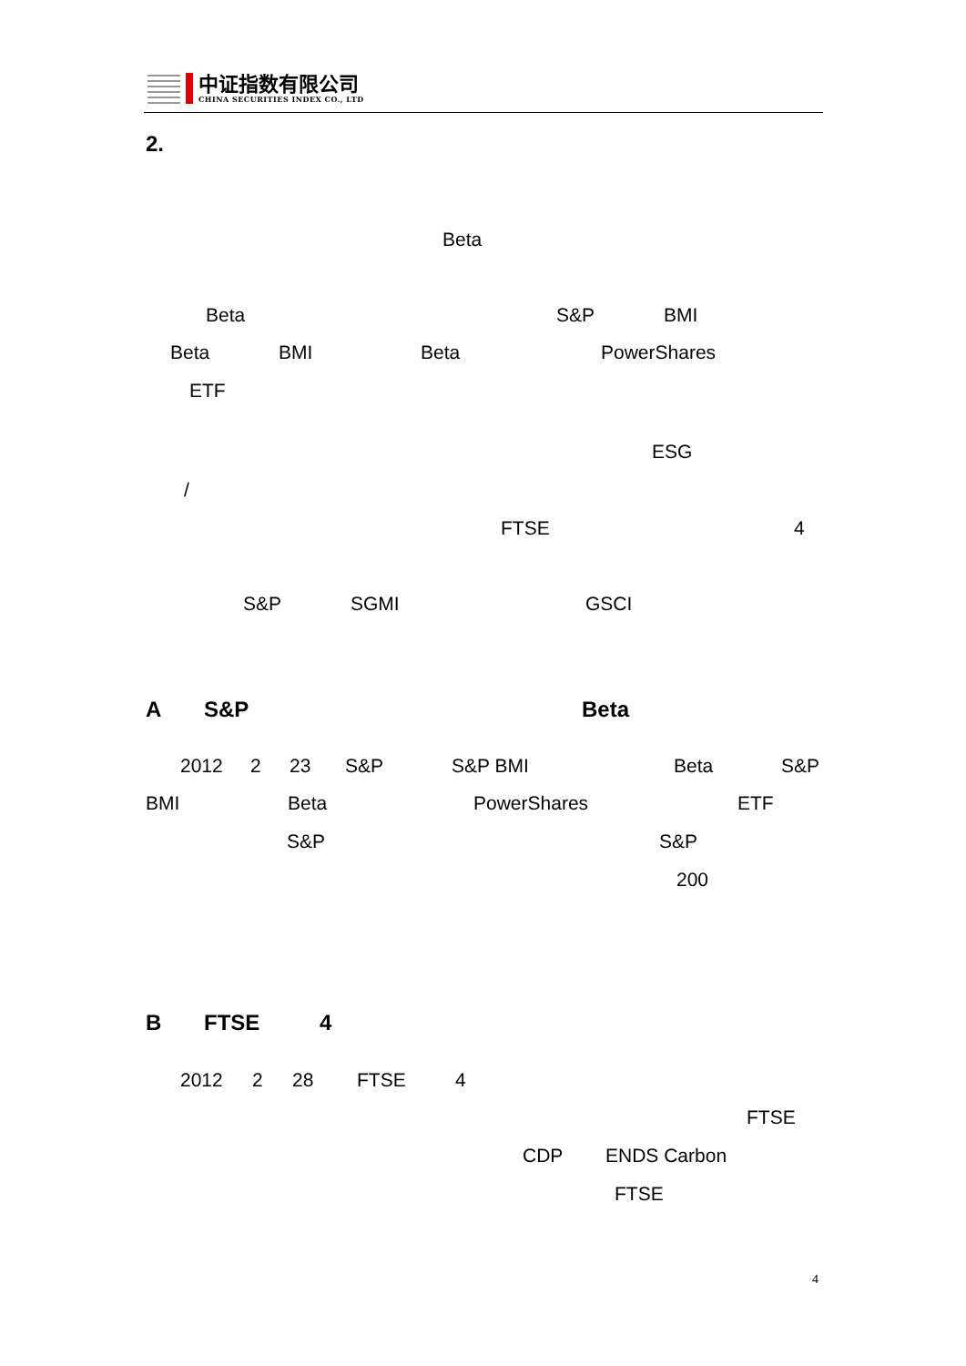中证指数有限公司
CHINA SECURITIES INDEX CO., LTD
2.
Beta
Beta S&P BMI
Beta BMI Beta PowerShares
ETF
ESG
/
FTSE 4
S&P SGMI GSCI
A S&P Beta
2012 2 23 S&P S&P BMI Beta S&P
BMI Beta PowerShares ETF
S&P S&P
200
B FTSE 4
2012 2 28 FTSE 4
FTSE
CDP ENDS Carbon
FTSE
4